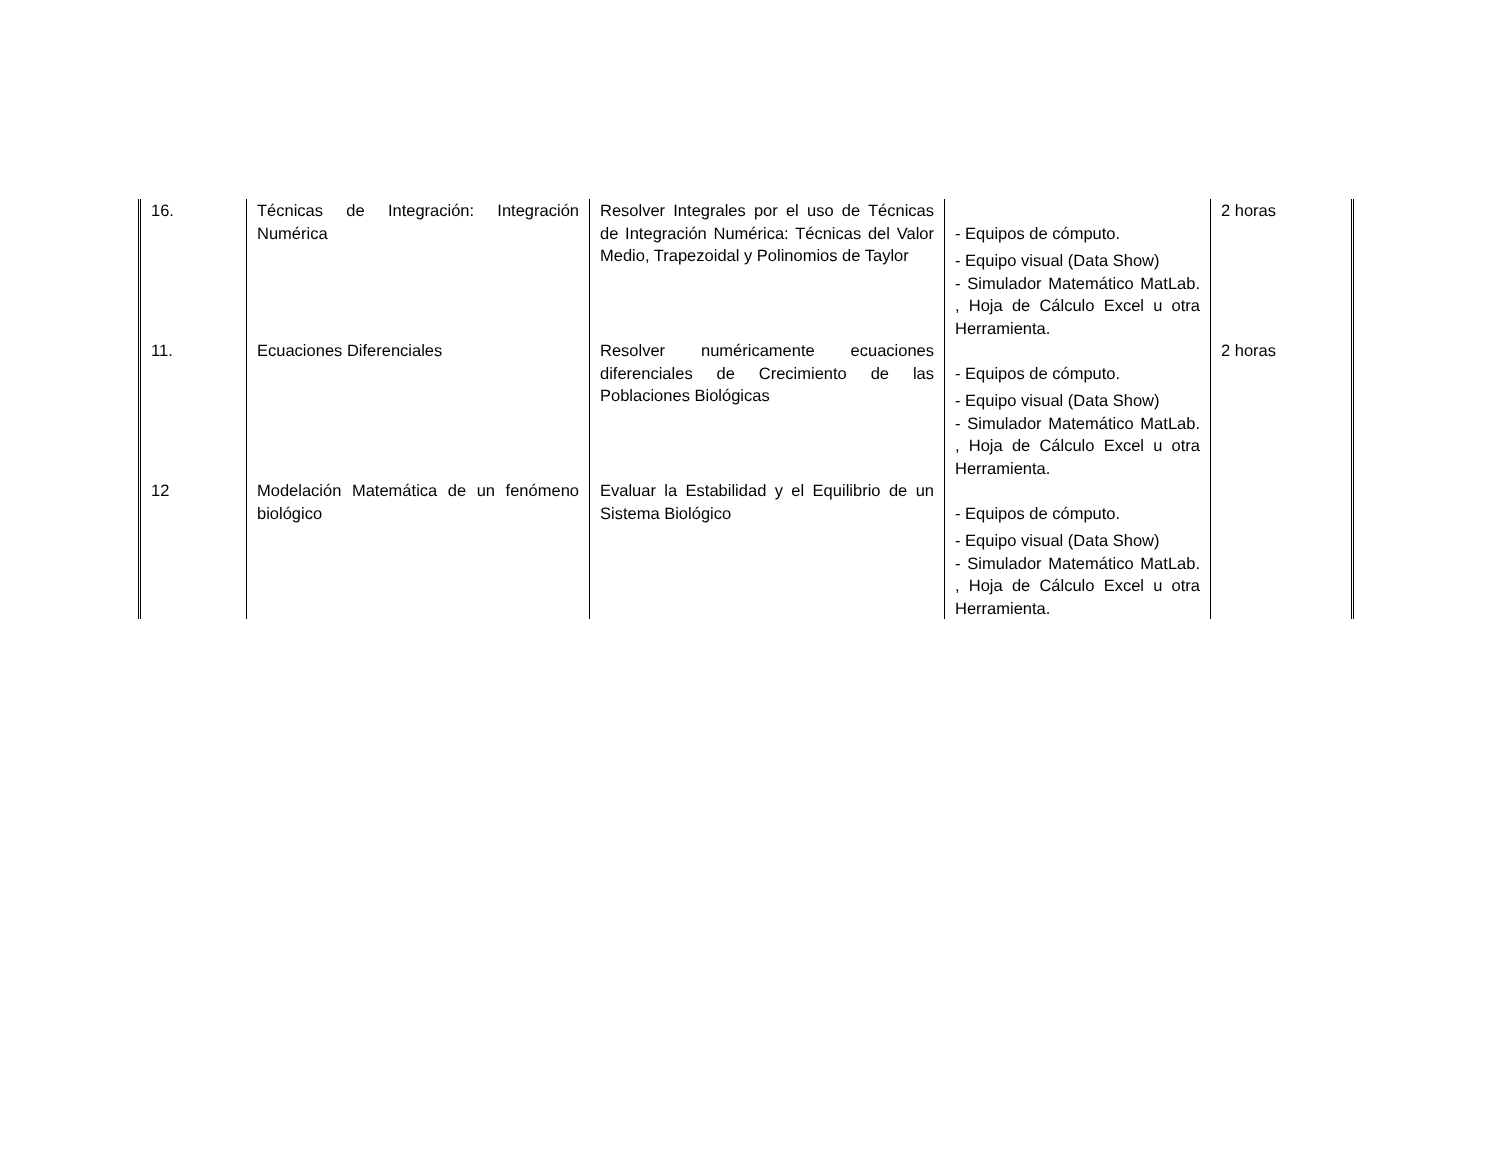| 16. | Técnicas de Integración: Integración Numérica | Resolver Integrales por el uso de Técnicas de Integración Numérica: Técnicas del Valor Medio, Trapezoidal y Polinomios de Taylor | - Equipos de cómputo. - Equipo visual (Data Show) - Simulador Matemático MatLab. , Hoja de Cálculo Excel u otra Herramienta. | 2 horas |
| 11. | Ecuaciones Diferenciales | Resolver numéricamente ecuaciones diferenciales de Crecimiento de las Poblaciones Biológicas | - Equipos de cómputo. - Equipo visual (Data Show) - Simulador Matemático MatLab. , Hoja de Cálculo Excel u otra Herramienta. | 2 horas |
| 12 | Modelación Matemática de un fenómeno biológico | Evaluar la Estabilidad y el Equilibrio de un Sistema Biológico | - Equipos de cómputo. - Equipo visual (Data Show) - Simulador Matemático MatLab. , Hoja de Cálculo Excel u otra Herramienta. | |